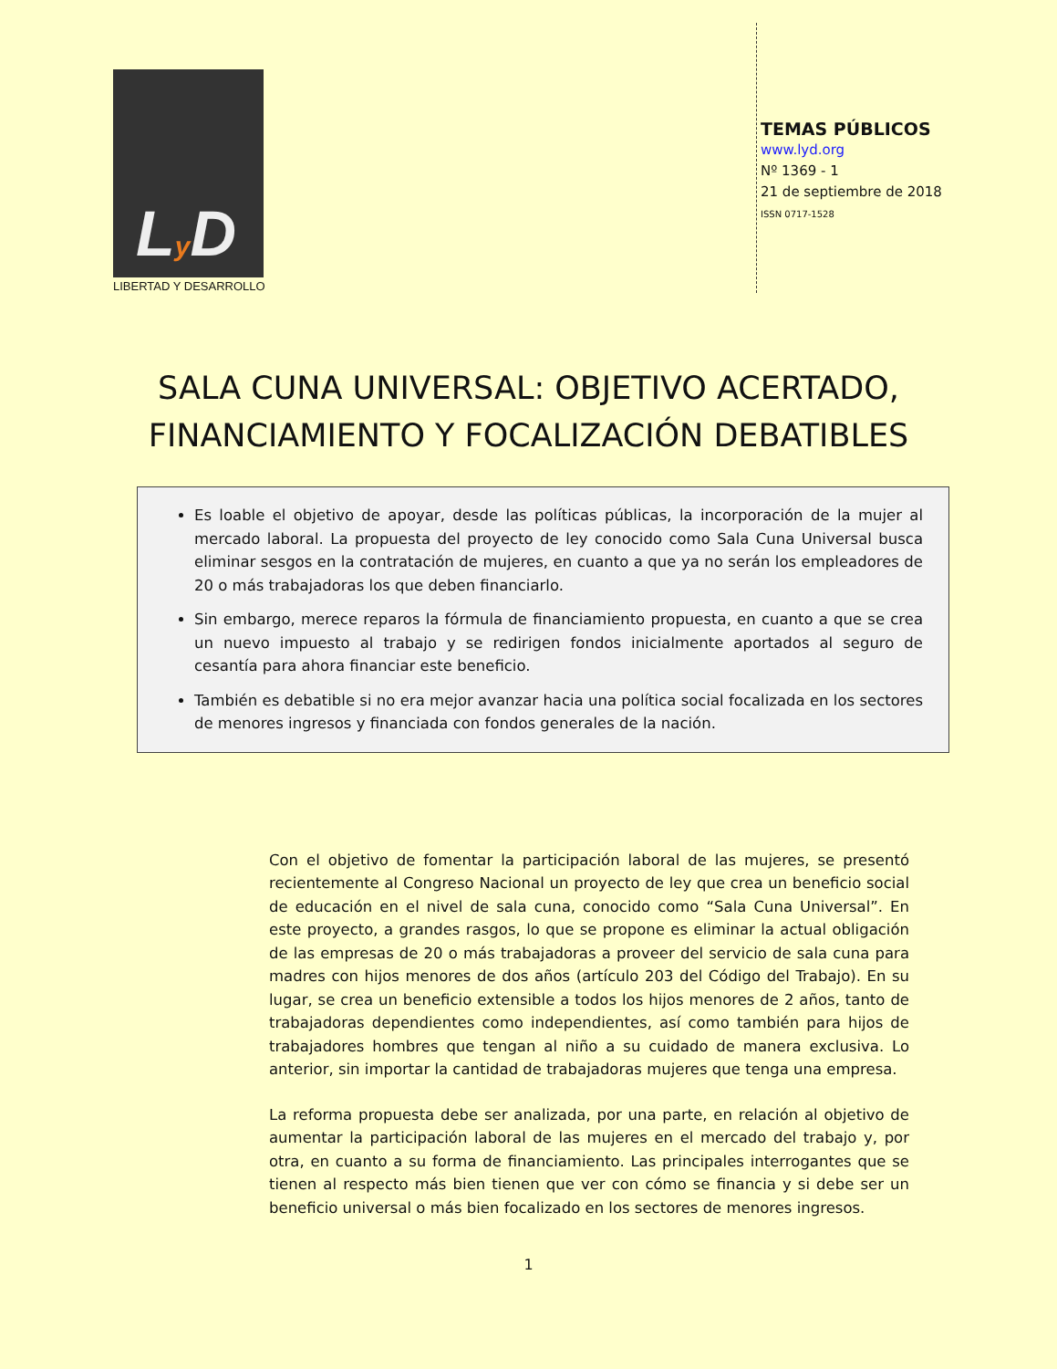Ly D
LIBERTAD Y DESARROLLO
TEMAS PÚBLICOS
www.lyd.org
Nº 1369 - 1
21 de septiembre de 2018
ISSN 0717-1528
SALA CUNA UNIVERSAL: OBJETIVO ACERTADO,
FINANCIAMIENTO Y FOCALIZACIÓN DEBATIBLES
Es loable el objetivo de apoyar, desde las políticas públicas, la incorporación de la mujer al mercado laboral. La propuesta del proyecto de ley conocido como Sala Cuna Universal busca eliminar sesgos en la contratación de mujeres, en cuanto a que ya no serán los empleadores de 20 o más trabajadoras los que deben financiarlo.
Sin embargo, merece reparos la fórmula de financiamiento propuesta, en cuanto a que se crea un nuevo impuesto al trabajo y se redirigen fondos inicialmente aportados al seguro de cesantía para ahora financiar este beneficio.
También es debatible si no era mejor avanzar hacia una política social focalizada en los sectores de menores ingresos y financiada con fondos generales de la nación.
Con el objetivo de fomentar la participación laboral de las mujeres, se presentó recientemente al Congreso Nacional un proyecto de ley que crea un beneficio social de educación en el nivel de sala cuna, conocido como “Sala Cuna Universal”. En este proyecto, a grandes rasgos, lo que se propone es eliminar la actual obligación de las empresas de 20 o más trabajadoras a proveer del servicio de sala cuna para madres con hijos menores de dos años (artículo 203 del Código del Trabajo). En su lugar, se crea un beneficio extensible a todos los hijos menores de 2 años, tanto de trabajadoras dependientes como independientes, así como también para hijos de trabajadores hombres que tengan al niño a su cuidado de manera exclusiva. Lo anterior, sin importar la cantidad de trabajadoras mujeres que tenga una empresa.
La reforma propuesta debe ser analizada, por una parte, en relación al objetivo de aumentar la participación laboral de las mujeres en el mercado del trabajo y, por otra, en cuanto a su forma de financiamiento. Las principales interrogantes que se tienen al respecto más bien tienen que ver con cómo se financia y si debe ser un beneficio universal o más bien focalizado en los sectores de menores ingresos.
1